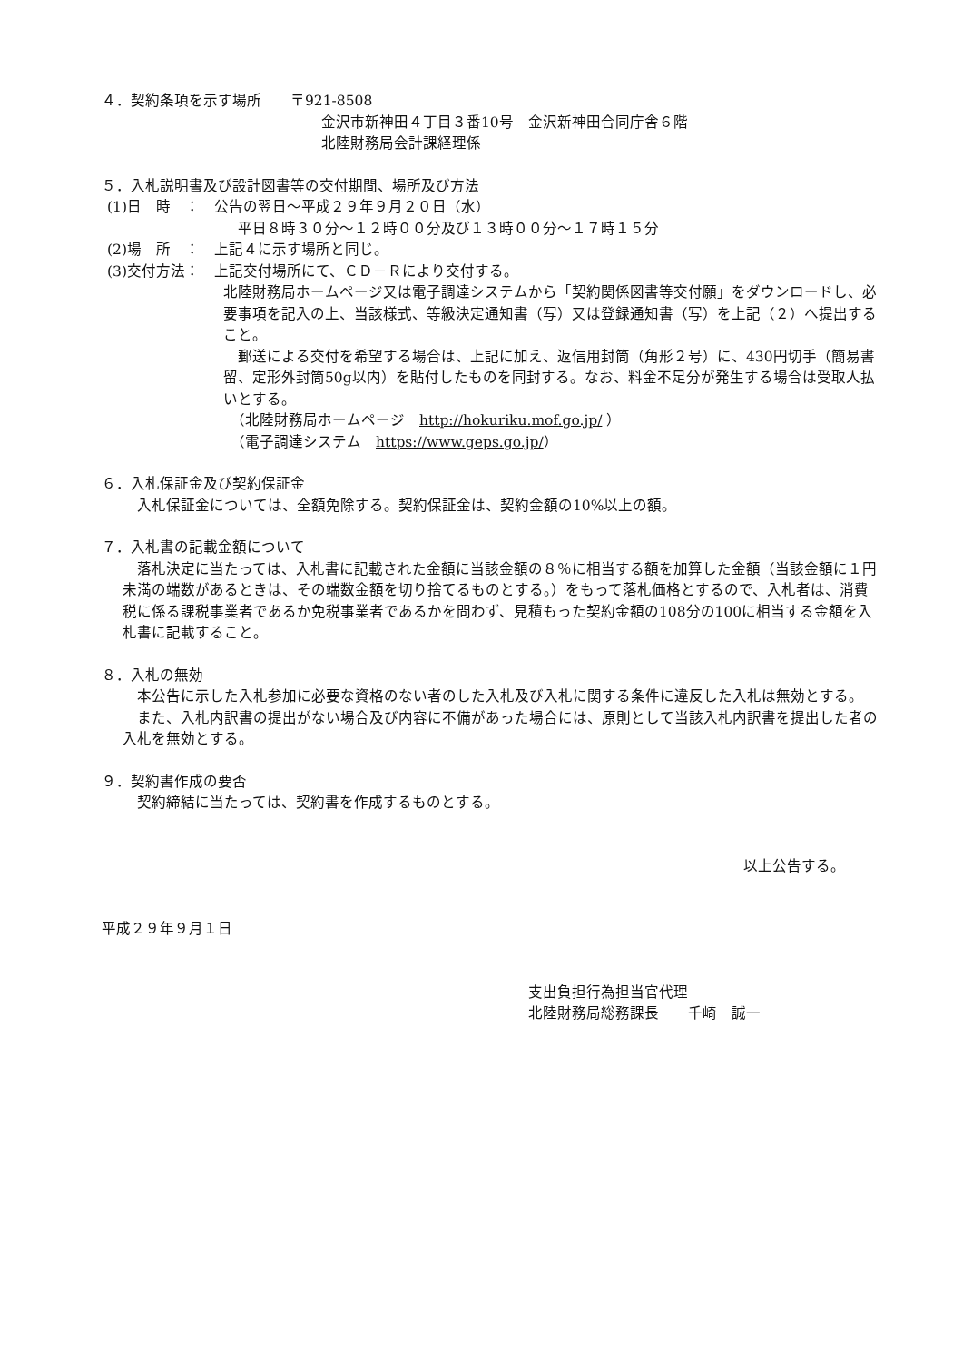４．契約条項を示す場所　　〒921-8508
金沢市新神田４丁目３番10号　金沢新神田合同庁舎６階
北陸財務局会計課経理係
５．入札説明書及び設計図書等の交付期間、場所及び方法
(1)日　時　：　公告の翌日～平成２９年９月２０日（水）
平日８時３０分～１２時００分及び１３時００分～１７時１５分
(2)場　所　：　上記４に示す場所と同じ。
(3)交付方法：　上記交付場所にて、ＣＤ－Ｒにより交付する。
北陸財務局ホームページ又は電子調達システムから「契約関係図書等交付願」をダウンロードし、必要事項を記入の上、当該様式、等級決定通知書（写）又は登録通知書（写）を上記（２）へ提出すること。
　郵送による交付を希望する場合は、上記に加え、返信用封筒（角形２号）に、430円切手（簡易書留、定形外封筒50g以内）を貼付したものを同封する。なお、料金不足分が発生する場合は受取人払いとする。
　（北陸財務局ホームページ　http://hokuriku.mof.go.jp/ ）
　（電子調達システム　https://www.geps.go.jp/）
６．入札保証金及び契約保証金
　入札保証金については、全額免除する。契約保証金は、契約金額の10%以上の額。
７．入札書の記載金額について
　落札決定に当たっては、入札書に記載された金額に当該金額の８％に相当する額を加算した金額（当該金額に１円未満の端数があるときは、その端数金額を切り捨てるものとする。）をもって落札価格とするので、入札者は、消費税に係る課税事業者であるか免税事業者であるかを問わず、見積もった契約金額の108分の100に相当する金額を入札書に記載すること。
８．入札の無効
　本公告に示した入札参加に必要な資格のない者のした入札及び入札に関する条件に違反した入札は無効とする。
　また、入札内訳書の提出がない場合及び内容に不備があった場合には、原則として当該入札内訳書を提出した者の入札を無効とする。
９．契約書作成の要否
　契約締結に当たっては、契約書を作成するものとする。
以上公告する。
平成２９年９月１日
支出負担行為担当官代理
北陸財務局総務課長　　千崎　誠一